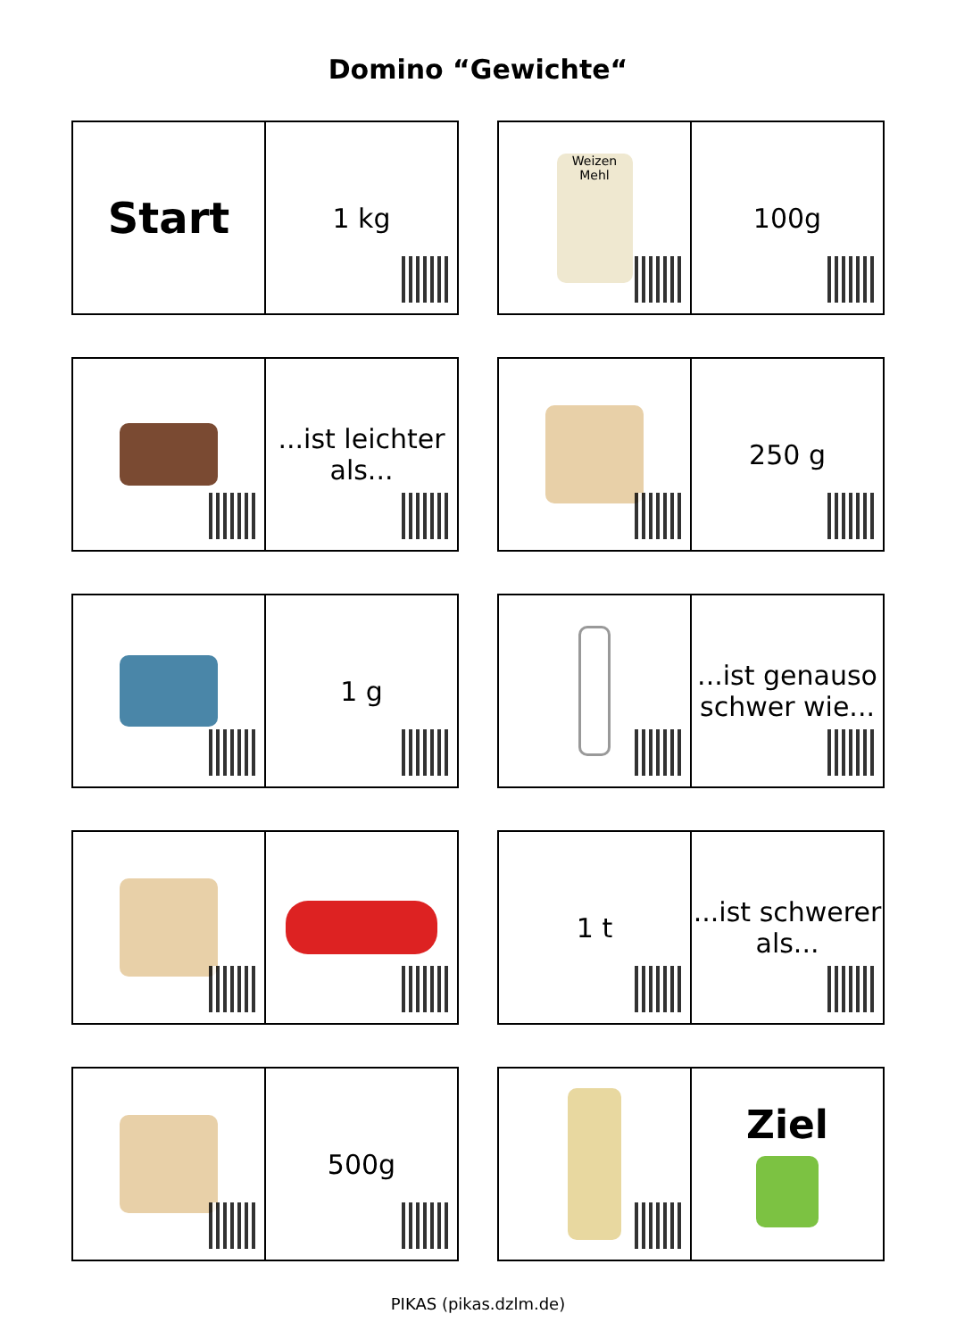Domino “Gewichte“
Start
1 kg
Weizen Mehl
100g
...ist leichter als... 250 g
1 g ...ist genauso schwer wie...
1 t ...ist schwerer als...
500g
Ziel
PIKAS (pikas.dzlm.de)